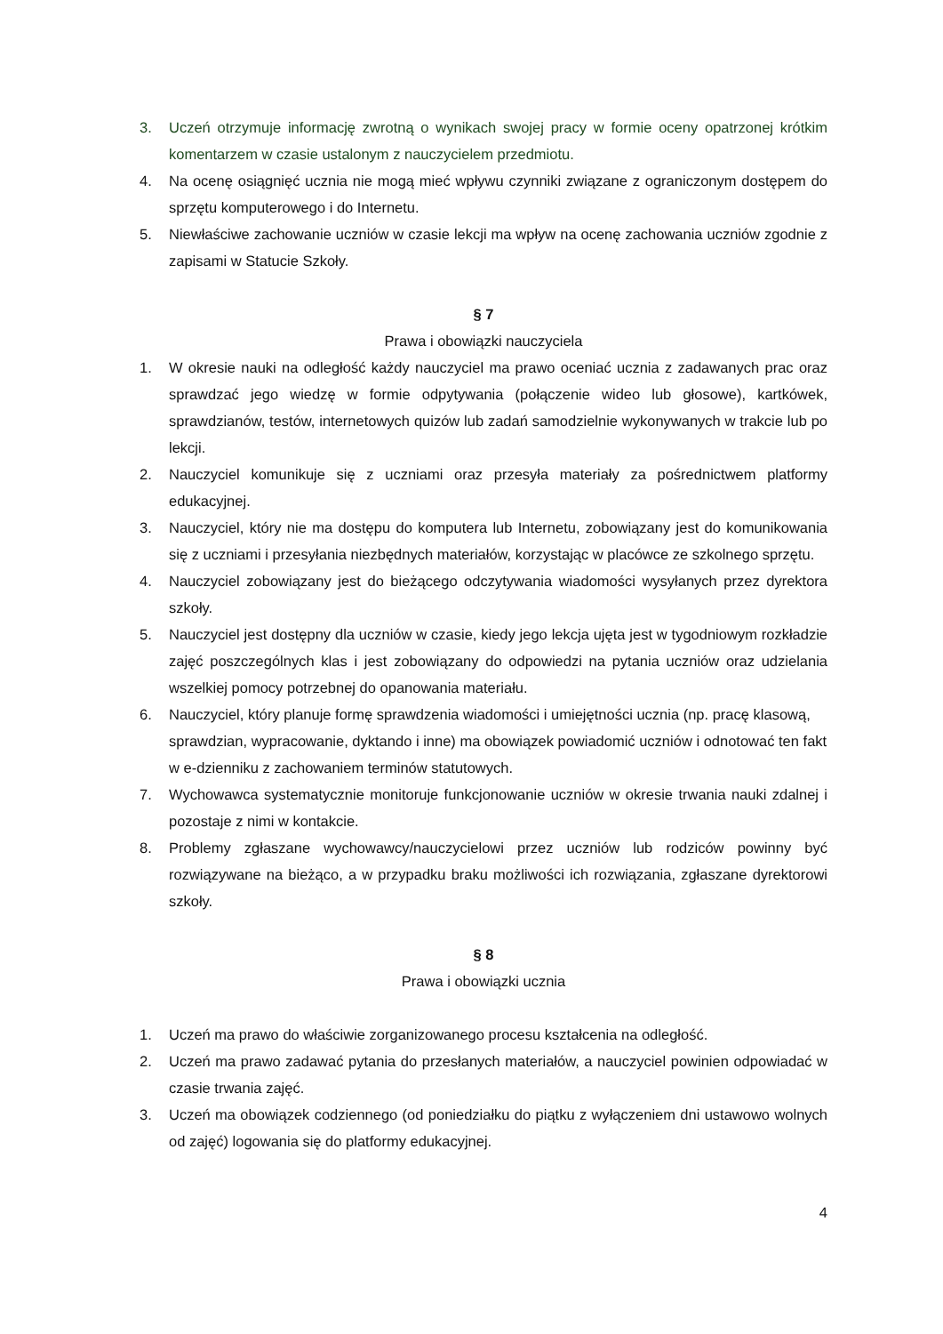3. Uczeń otrzymuje informację zwrotną o wynikach swojej pracy w formie oceny opatrzonej krótkim komentarzem w czasie ustalonym z nauczycielem przedmiotu.
4. Na ocenę osiągnięć ucznia nie mogą mieć wpływu czynniki związane z ograniczonym dostępem do sprzętu komputerowego i do Internetu.
5. Niewłaściwe zachowanie uczniów w czasie lekcji ma wpływ na ocenę zachowania uczniów zgodnie z zapisami w Statucie Szkoły.
§ 7
Prawa i obowiązki nauczyciela
1. W okresie nauki na odległość każdy nauczyciel ma prawo oceniać ucznia z zadawanych prac oraz sprawdzać jego wiedzę w formie odpytywania (połączenie wideo lub głosowe), kartkówek, sprawdzianów, testów, internetowych quizów lub zadań samodzielnie wykonywanych w trakcie lub po lekcji.
2. Nauczyciel komunikuje się z uczniami oraz przesyła materiały za pośrednictwem platformy edukacyjnej.
3. Nauczyciel, który nie ma dostępu do komputera lub Internetu, zobowiązany jest do komunikowania się z uczniami i przesyłania niezbędnych materiałów, korzystając w placówce ze szkolnego sprzętu.
4. Nauczyciel zobowiązany jest do bieżącego odczytywania wiadomości wysyłanych przez dyrektora szkoły.
5. Nauczyciel jest dostępny dla uczniów w czasie, kiedy jego lekcja ujęta jest w tygodniowym rozkładzie zajęć poszczególnych klas i jest zobowiązany do odpowiedzi na pytania uczniów oraz udzielania wszelkiej pomocy potrzebnej do opanowania materiału.
6. Nauczyciel, który planuje formę sprawdzenia wiadomości i umiejętności ucznia (np. pracę klasową, sprawdzian, wypracowanie, dyktando i inne) ma obowiązek powiadomić uczniów i odnotować ten fakt w e-dzienniku z zachowaniem terminów statutowych.
7. Wychowawca systematycznie monitoruje funkcjonowanie uczniów w okresie trwania nauki zdalnej i pozostaje z nimi w kontakcie.
8. Problemy zgłaszane wychowawcy/nauczycielowi przez uczniów lub rodziców powinny być rozwiązywane na bieżąco, a w przypadku braku możliwości ich rozwiązania, zgłaszane dyrektorowi szkoły.
§ 8
Prawa i obowiązki ucznia
1. Uczeń ma prawo do właściwie zorganizowanego procesu kształcenia na odległość.
2. Uczeń ma prawo zadawać pytania do przesłanych materiałów, a nauczyciel powinien odpowiadać w czasie trwania zajęć.
3. Uczeń ma obowiązek codziennego (od poniedziałku do piątku z wyłączeniem dni ustawowo wolnych od zajęć) logowania się do platformy edukacyjnej.
4